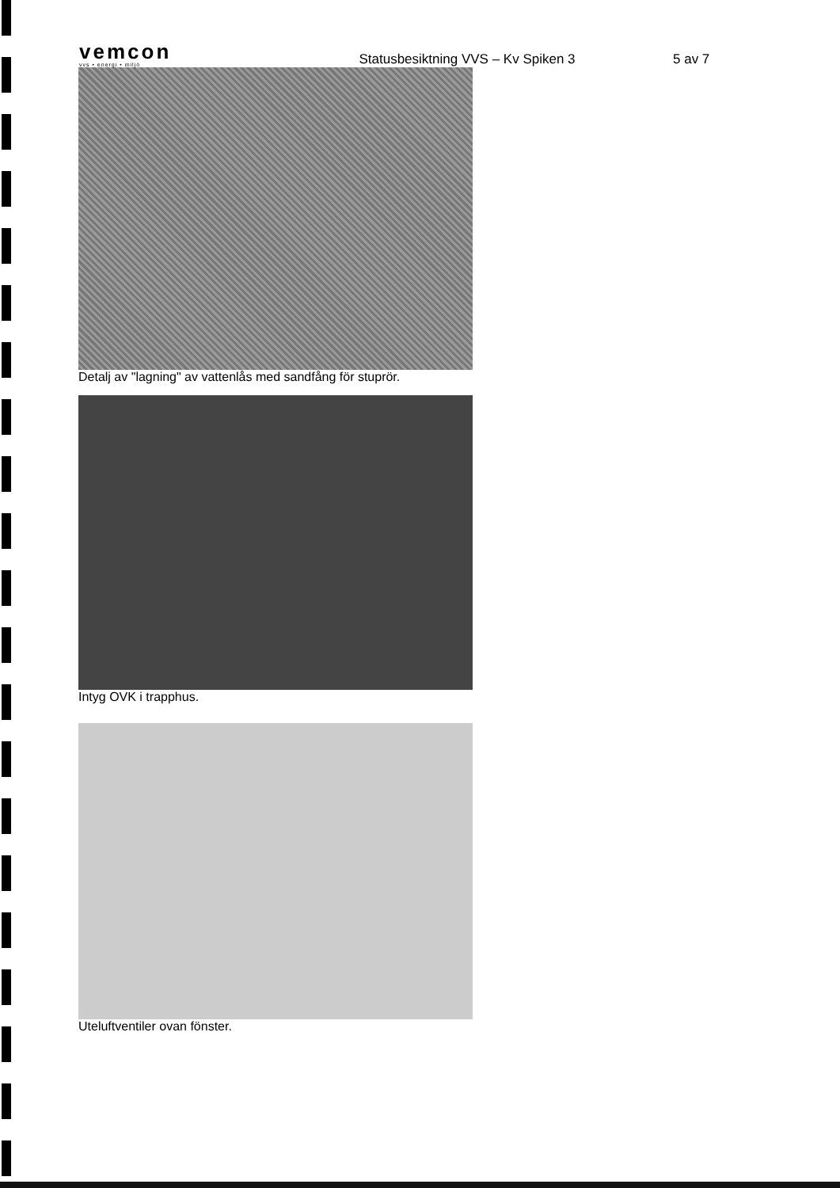vemcon
vvs • energi • miljö
Statusbesiktning VVS – Kv Spiken 3
5 av 7
Detalj av "lagning" av vattenlås med sandfång för stuprör.
Intyg OVK i trapphus.
Uteluftventiler ovan fönster.